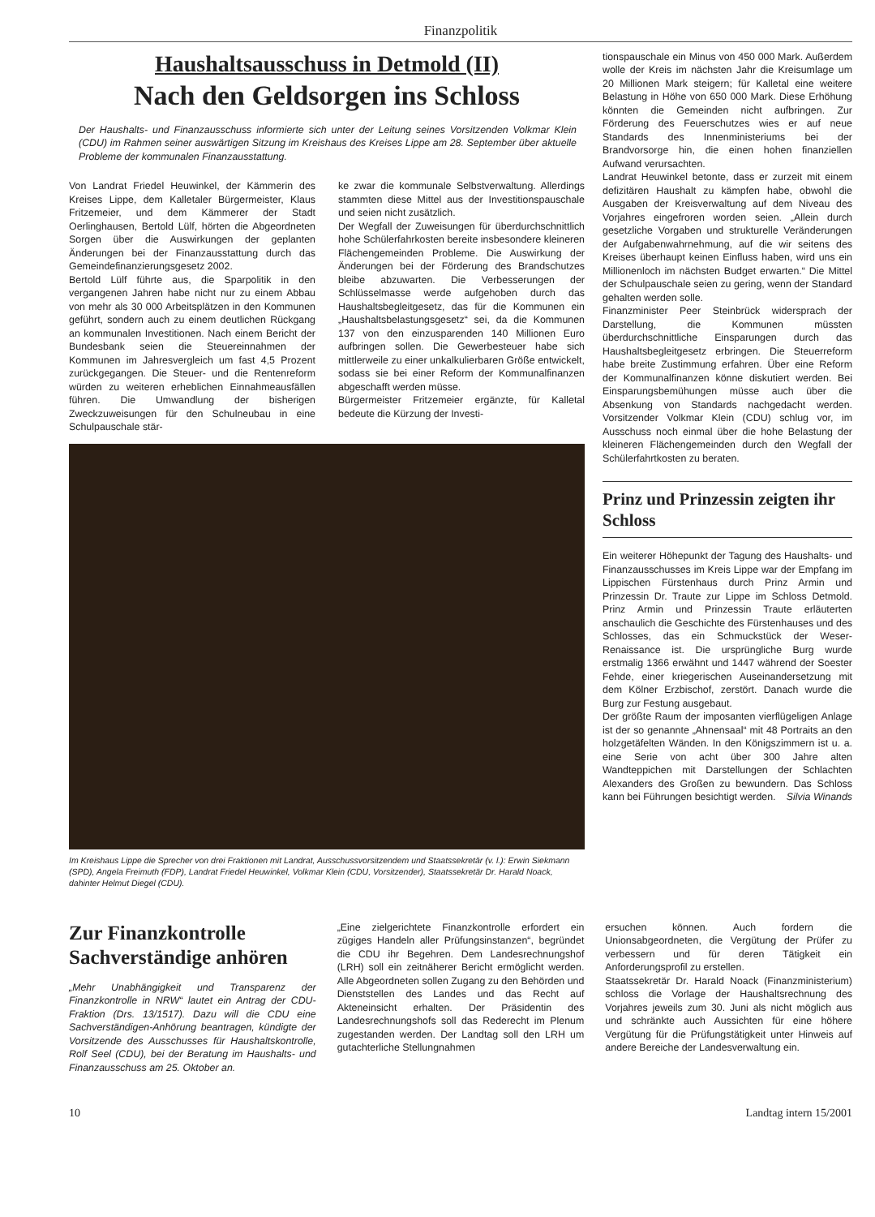Finanzpolitik
Haushaltsausschuss in Detmold (II)
Nach den Geldsorgen ins Schloss
Der Haushalts- und Finanzausschuss informierte sich unter der Leitung seines Vorsitzenden Volkmar Klein (CDU) im Rahmen seiner auswärtigen Sitzung im Kreishaus des Kreises Lippe am 28. September über aktuelle Probleme der kommunalen Finanzausstattung.
Von Landrat Friedel Heuwinkel, der Kämmerin des Kreises Lippe, dem Kalletaler Bürgermeister, Klaus Fritzemeier, und dem Kämmerer der Stadt Oerlinghausen, Bertold Lülf, hörten die Abgeordneten Sorgen über die Auswirkungen der geplanten Änderungen bei der Finanzausstattung durch das Gemeindefinanzierungsgesetz 2002.
Bertold Lülf führte aus, die Sparpolitik in den vergangenen Jahren habe nicht nur zu einem Abbau von mehr als 30 000 Arbeitsplätzen in den Kommunen geführt, sondern auch zu einem deutlichen Rückgang an kommunalen Investitionen. Nach einem Bericht der Bundesbank seien die Steuereinnahmen der Kommunen im Jahresvergleich um fast 4,5 Prozent zurückgegangen. Die Steuer- und die Rentenreform würden zu weiteren erheblichen Einnahmeausfällen führen. Die Umwandlung der bisherigen Zweckzuweisungen für den Schulneubau in eine Schulpauschale stär-
ke zwar die kommunale Selbstverwaltung. Allerdings stammten diese Mittel aus der Investitionspauschale und seien nicht zusätzlich.
Der Wegfall der Zuweisungen für überdurchschnittlich hohe Schülerfahrkosten bereite insbesondere kleineren Flächengemeinden Probleme. Die Auswirkung der Änderungen bei der Förderung des Brandschutzes bleibe abzuwarten. Die Verbesserungen der Schlüsselmasse werde aufgehoben durch das Haushaltsbegleitgesetz, das für die Kommunen ein „Haushaltsbelastungsgesetz“ sei, da die Kommunen 137 von den einzusparenden 140 Millionen Euro aufbringen sollen. Die Gewerbesteuer habe sich mittlerweile zu einer unkalkulierbaren Größe entwickelt, sodass sie bei einer Reform der Kommunalfinanzen abgeschafft werden müsse.
Bürgermeister Fritzemeier ergänzte, für Kalletal bedeute die Kürzung der Investi-
Im Kreishaus Lippe die Sprecher von drei Fraktionen mit Landrat, Ausschussvorsitzendem und Staatssekretär (v. l.): Erwin Siekmann (SPD), Angela Freimuth (FDP), Landrat Friedel Heuwinkel, Volkmar Klein (CDU, Vorsitzender), Staatssekretär Dr. Harald Noack, dahinter Helmut Diegel (CDU).
tionspauschale ein Minus von 450 000 Mark. Außerdem wolle der Kreis im nächsten Jahr die Kreisumlage um 20 Millionen Mark steigern; für Kalletal eine weitere Belastung in Höhe von 650 000 Mark. Diese Erhöhung könnten die Gemeinden nicht aufbringen. Zur Förderung des Feuerschutzes wies er auf neue Standards des Innenministeriums bei der Brandvorsorge hin, die einen hohen finanziellen Aufwand verursachten.
Landrat Heuwinkel betonte, dass er zurzeit mit einem defizitären Haushalt zu kämpfen habe, obwohl die Ausgaben der Kreisverwaltung auf dem Niveau des Vorjahres eingefroren worden seien. „Allein durch gesetzliche Vorgaben und strukturelle Veränderungen der Aufgabenwahrnehmung, auf die wir seitens des Kreises überhaupt keinen Einfluss haben, wird uns ein Millionenloch im nächsten Budget erwarten.“ Die Mittel der Schulpauschale seien zu gering, wenn der Standard gehalten werden solle.
Finanzminister Peer Steinbrück widersprach der Darstellung, die Kommunen müssten überdurchschnittliche Einsparungen durch das Haushaltsbegleitgesetz erbringen. Die Steuerreform habe breite Zustimmung erfahren. Über eine Reform der Kommunalfinanzen könne diskutiert werden. Bei Einsparungsbemühungen müsse auch über die Absenkung von Standards nachgedacht werden. Vorsitzender Volkmar Klein (CDU) schlug vor, im Ausschuss noch einmal über die hohe Belastung der kleineren Flächengemeinden durch den Wegfall der Schülerfahrtkosten zu beraten.
Prinz und Prinzessin zeigten ihr Schloss
Ein weiterer Höhepunkt der Tagung des Haushalts- und Finanzausschusses im Kreis Lippe war der Empfang im Lippischen Fürstenhaus durch Prinz Armin und Prinzessin Dr. Traute zur Lippe im Schloss Detmold. Prinz Armin und Prinzessin Traute erläuterten anschaulich die Geschichte des Fürstenhauses und des Schlosses, das ein Schmuckstück der Weser-Renaissance ist. Die ursprüngliche Burg wurde erstmalig 1366 erwähnt und 1447 während der Soester Fehde, einer kriegerischen Auseinandersetzung mit dem Kölner Erzbischof, zerstört. Danach wurde die Burg zur Festung ausgebaut.
Der größte Raum der imposanten vierflügeligen Anlage ist der so genannte „Ahnensaal“ mit 48 Portraits an den holzgetäfelten Wänden. In den Königszimmern ist u. a. eine Serie von acht über 300 Jahre alten Wandteppichen mit Darstellungen der Schlachten Alexanders des Großen zu bewundern. Das Schloss kann bei Führungen besichtigt werden. Silvia Winands
Zur Finanzkontrolle Sachverständige anhören
„Mehr Unabhängigkeit und Transparenz der Finanzkontrolle in NRW“ lautet ein Antrag der CDU-Fraktion (Drs. 13/1517). Dazu will die CDU eine Sachverständigen-Anhörung beantragen, kündigte der Vorsitzende des Ausschusses für Haushaltskontrolle, Rolf Seel (CDU), bei der Beratung im Haushalts- und Finanzausschuss am 25. Oktober an.
„Eine zielgerichtete Finanzkontrolle erfordert ein zügiges Handeln aller Prüfungsinstanzen“, begründet die CDU ihr Begehren. Dem Landesrechnungshof (LRH) soll ein zeitnäherer Bericht ermöglicht werden. Alle Abgeordneten sollen Zugang zu den Behörden und Dienststellen des Landes und das Recht auf Akteneinsicht erhalten. Der Präsidentin des Landesrechnungshofs soll das Rederecht im Plenum zugestanden werden. Der Landtag soll den LRH um gutachterliche Stellungnahmen
ersuchen können. Auch fordern die Unionsabgeordneten, die Vergütung der Prüfer zu verbessern und für deren Tätigkeit ein Anforderungsprofil zu erstellen.
Staatssekretär Dr. Harald Noack (Finanzministerium) schloss die Vorlage der Haushaltsrechnung des Vorjahres jeweils zum 30. Juni als nicht möglich aus und schränkte auch Aussichten für eine höhere Vergütung für die Prüfungstätigkeit unter Hinweis auf andere Bereiche der Landesverwaltung ein.
10 Landtag intern 15/2001